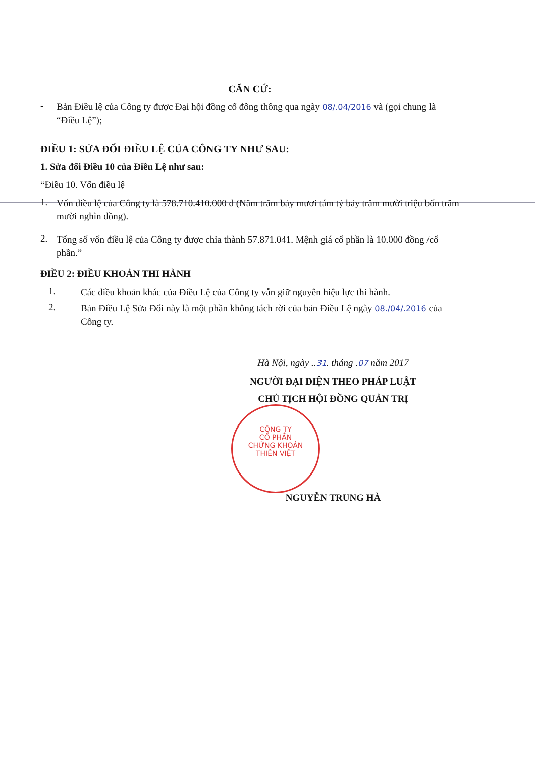CĂN CỨ:
-
Bản Điều lệ của Công ty được Đại hội đồng cổ đông thông qua ngày 08/.04/2016 và (gọi chung là “Điều Lệ”);
ĐIỀU 1: SỬA ĐỔI ĐIỀU LỆ CỦA CÔNG TY NHƯ SAU:
1. Sửa đổi Điều 10 của Điều Lệ như sau:
“Điều 10. Vốn điều lệ
1.
Vốn điều lệ của Công ty là 578.710.410.000 đ (Năm trăm bảy mươi tám tỷ bảy trăm mười triệu bốn trăm mười nghìn đồng).
2.
Tổng số vốn điều lệ của Công ty được chia thành 57.871.041. Mệnh giá cổ phần là 10.000 đồng /cổ phần.”
ĐIỀU 2: ĐIỀU KHOẢN THI HÀNH
1.
Các điều khoản khác của Điều Lệ của Công ty vẫn giữ nguyên hiệu lực thi hành.
2.
Bản Điều Lệ Sửa Đổi này là một phần không tách rời của bản Điều Lệ ngày 08./04/.2016 của Công ty.
Hà Nội, ngày ..31. tháng .07 năm 2017
NGƯỜI ĐẠI DIỆN THEO PHÁP LUẬT
CHỦ TỊCH HỘI ĐỒNG QUẢN TRỊ
NGUYỄN TRUNG HÀ
CÔNG TY
CỔ PHẦN
CHỨNG KHOÁN
THIÊN VIỆT